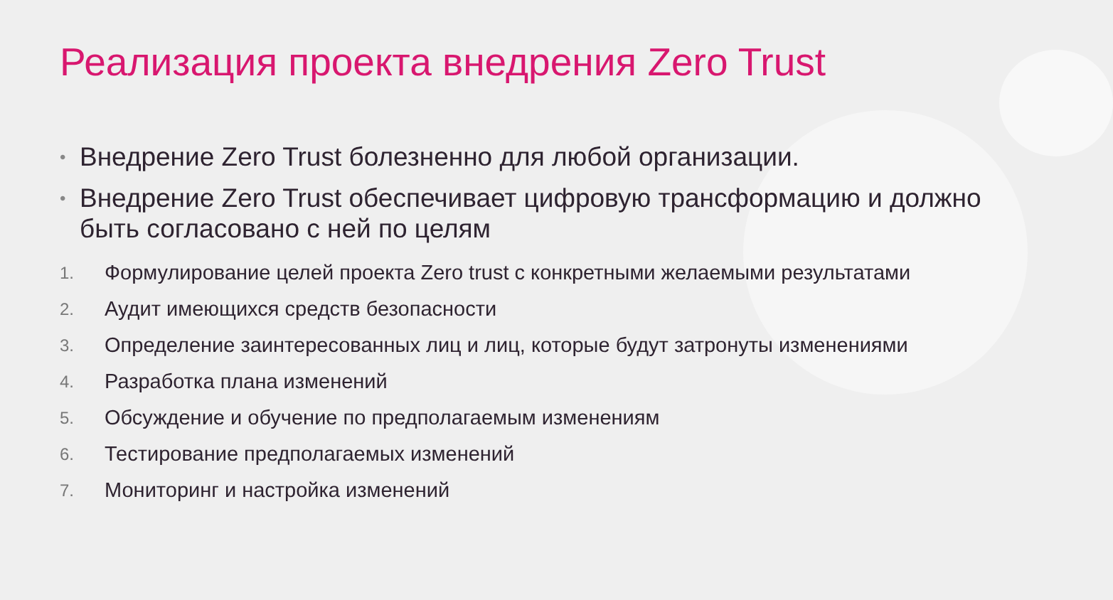Реализация проекта внедрения Zero Trust
•
Внедрение Zero Trust болезненно для любой организации.
•
Внедрение Zero Trust обеспечивает цифровую трансформацию и должно быть согласовано с ней по целям
1. Формулирование целей проекта Zero trust с конкретными желаемыми результатами
2. Аудит имеющихся средств безопасности
3. Определение заинтересованных лиц и лиц, которые будут затронуты изменениями
4. Разработка плана изменений
5. Обсуждение и обучение по предполагаемым изменениям
6. Тестирование предполагаемых изменений
7. Мониторинг и настройка изменений